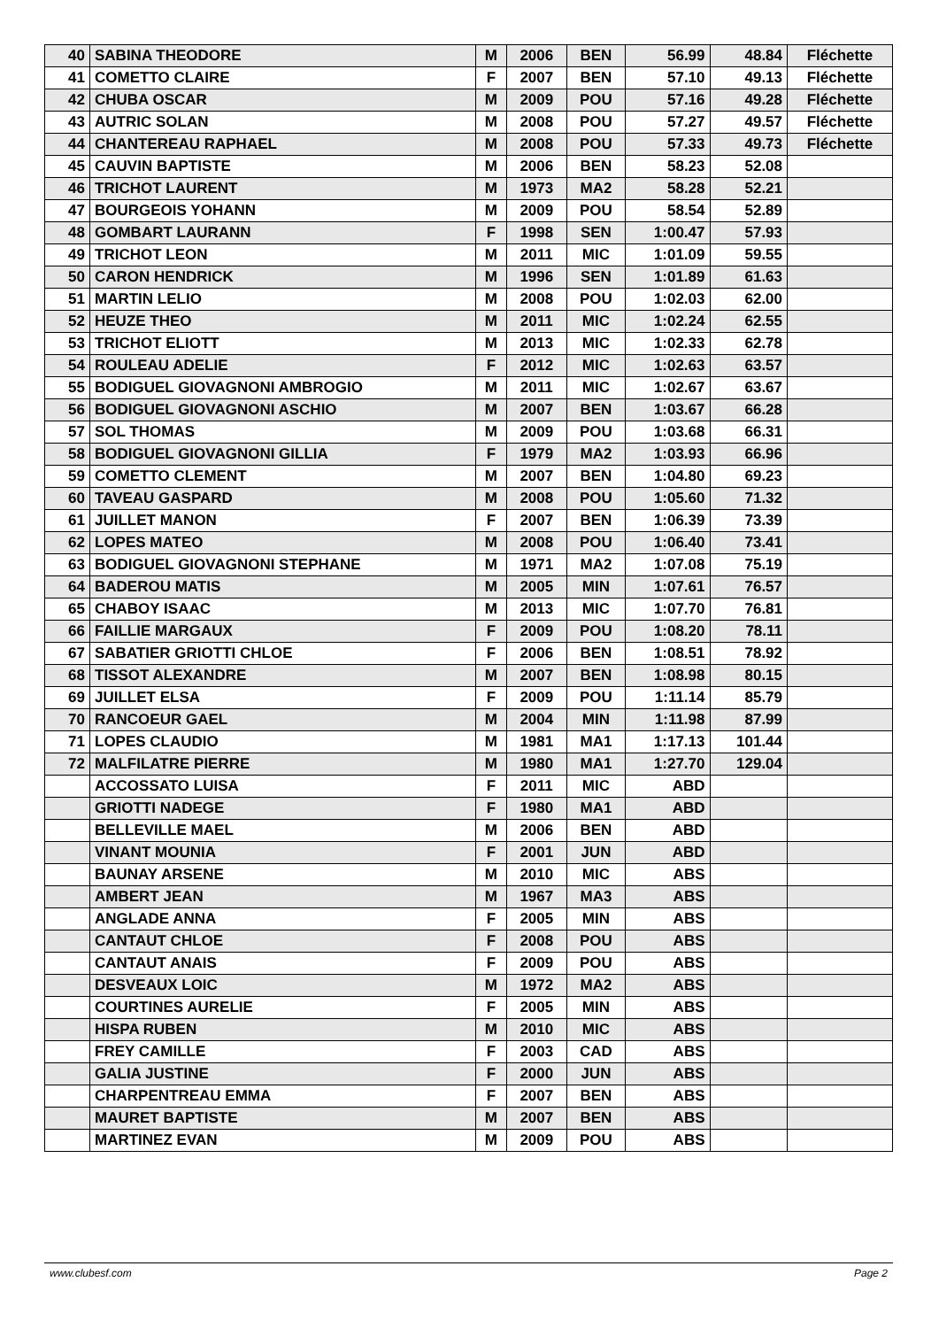| 40 | SABINA THEODORE | M | 2006 | BEN | 56.99 | 48.84 | Fléchette |
| 41 | COMETTO CLAIRE | F | 2007 | BEN | 57.10 | 49.13 | Fléchette |
| 42 | CHUBA OSCAR | M | 2009 | POU | 57.16 | 49.28 | Fléchette |
| 43 | AUTRIC SOLAN | M | 2008 | POU | 57.27 | 49.57 | Fléchette |
| 44 | CHANTEREAU RAPHAEL | M | 2008 | POU | 57.33 | 49.73 | Fléchette |
| 45 | CAUVIN BAPTISTE | M | 2006 | BEN | 58.23 | 52.08 | |
| 46 | TRICHOT LAURENT | M | 1973 | MA2 | 58.28 | 52.21 | |
| 47 | BOURGEOIS YOHANN | M | 2009 | POU | 58.54 | 52.89 | |
| 48 | GOMBART LAURANN | F | 1998 | SEN | 1:00.47 | 57.93 | |
| 49 | TRICHOT LEON | M | 2011 | MIC | 1:01.09 | 59.55 | |
| 50 | CARON HENDRICK | M | 1996 | SEN | 1:01.89 | 61.63 | |
| 51 | MARTIN LELIO | M | 2008 | POU | 1:02.03 | 62.00 | |
| 52 | HEUZE THEO | M | 2011 | MIC | 1:02.24 | 62.55 | |
| 53 | TRICHOT ELIOTT | M | 2013 | MIC | 1:02.33 | 62.78 | |
| 54 | ROULEAU ADELIE | F | 2012 | MIC | 1:02.63 | 63.57 | |
| 55 | BODIGUEL GIOVAGNONI AMBROGIO | M | 2011 | MIC | 1:02.67 | 63.67 | |
| 56 | BODIGUEL GIOVAGNONI ASCHIO | M | 2007 | BEN | 1:03.67 | 66.28 | |
| 57 | SOL THOMAS | M | 2009 | POU | 1:03.68 | 66.31 | |
| 58 | BODIGUEL GIOVAGNONI GILLIA | F | 1979 | MA2 | 1:03.93 | 66.96 | |
| 59 | COMETTO CLEMENT | M | 2007 | BEN | 1:04.80 | 69.23 | |
| 60 | TAVEAU GASPARD | M | 2008 | POU | 1:05.60 | 71.32 | |
| 61 | JUILLET MANON | F | 2007 | BEN | 1:06.39 | 73.39 | |
| 62 | LOPES MATEO | M | 2008 | POU | 1:06.40 | 73.41 | |
| 63 | BODIGUEL GIOVAGNONI STEPHANE | M | 1971 | MA2 | 1:07.08 | 75.19 | |
| 64 | BADEROU MATIS | M | 2005 | MIN | 1:07.61 | 76.57 | |
| 65 | CHABOY ISAAC | M | 2013 | MIC | 1:07.70 | 76.81 | |
| 66 | FAILLIE MARGAUX | F | 2009 | POU | 1:08.20 | 78.11 | |
| 67 | SABATIER GRIOTTI CHLOE | F | 2006 | BEN | 1:08.51 | 78.92 | |
| 68 | TISSOT ALEXANDRE | M | 2007 | BEN | 1:08.98 | 80.15 | |
| 69 | JUILLET ELSA | F | 2009 | POU | 1:11.14 | 85.79 | |
| 70 | RANCOEUR GAEL | M | 2004 | MIN | 1:11.98 | 87.99 | |
| 71 | LOPES CLAUDIO | M | 1981 | MA1 | 1:17.13 | 101.44 | |
| 72 | MALFILATRE PIERRE | M | 1980 | MA1 | 1:27.70 | 129.04 | |
| | ACCOSSATO LUISA | F | 2011 | MIC | ABD | | |
| | GRIOTTI NADEGE | F | 1980 | MA1 | ABD | | |
| | BELLEVILLE MAEL | M | 2006 | BEN | ABD | | |
| | VINANT MOUNIA | F | 2001 | JUN | ABD | | |
| | BAUNAY ARSENE | M | 2010 | MIC | ABS | | |
| | AMBERT JEAN | M | 1967 | MA3 | ABS | | |
| | ANGLADE ANNA | F | 2005 | MIN | ABS | | |
| | CANTAUT CHLOE | F | 2008 | POU | ABS | | |
| | CANTAUT ANAIS | F | 2009 | POU | ABS | | |
| | DESVEAUX LOIC | M | 1972 | MA2 | ABS | | |
| | COURTINES AURELIE | F | 2005 | MIN | ABS | | |
| | HISPA RUBEN | M | 2010 | MIC | ABS | | |
| | FREY CAMILLE | F | 2003 | CAD | ABS | | |
| | GALIA JUSTINE | F | 2000 | JUN | ABS | | |
| | CHARPENTREAU EMMA | F | 2007 | BEN | ABS | | |
| | MAURET BAPTISTE | M | 2007 | BEN | ABS | | |
| | MARTINEZ EVAN | M | 2009 | POU | ABS | | |
www.clubesf.com Page 2